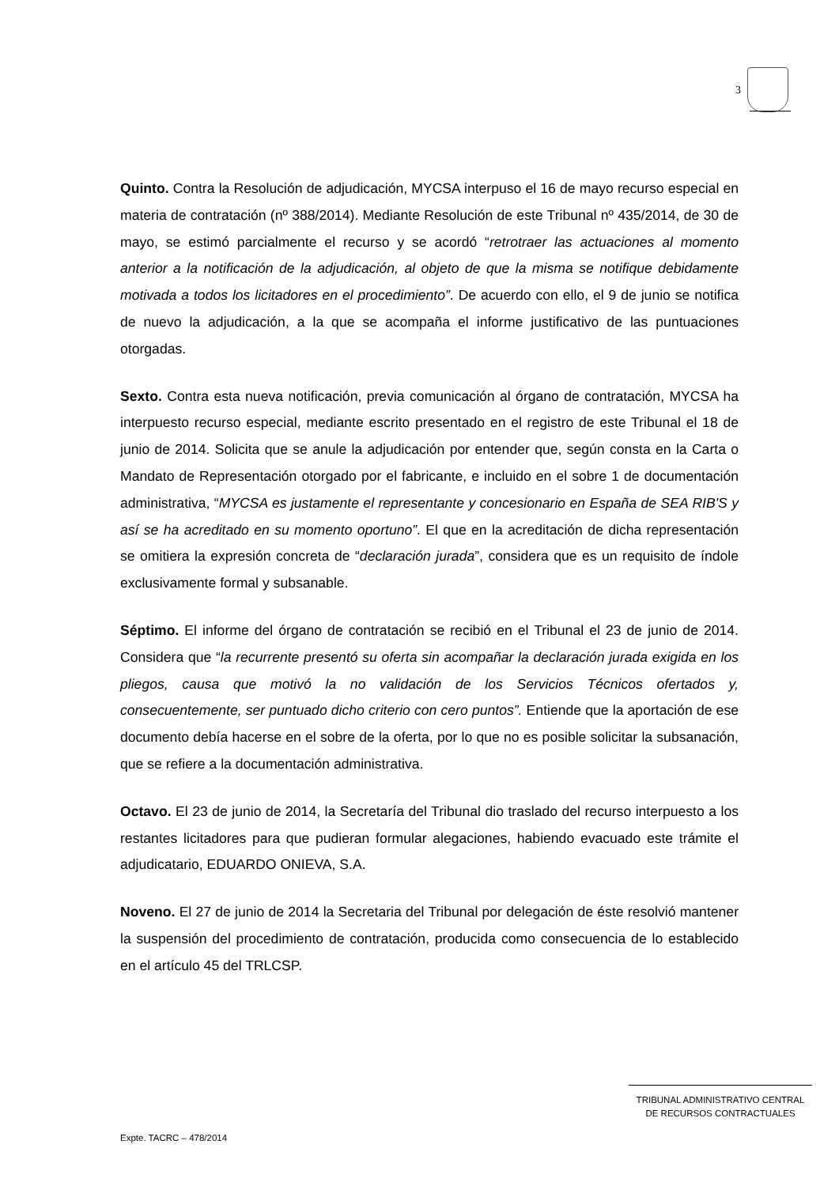3
Quinto. Contra la Resolución de adjudicación, MYCSA interpuso el 16 de mayo recurso especial en materia de contratación (nº 388/2014). Mediante Resolución de este Tribunal nº 435/2014, de 30 de mayo, se estimó parcialmente el recurso y se acordó “retrotraer las actuaciones al momento anterior a la notificación de la adjudicación, al objeto de que la misma se notifique debidamente motivada a todos los licitadores en el procedimiento”. De acuerdo con ello, el 9 de junio se notifica de nuevo la adjudicación, a la que se acompaña el informe justificativo de las puntuaciones otorgadas.
Sexto. Contra esta nueva notificación, previa comunicación al órgano de contratación, MYCSA ha interpuesto recurso especial, mediante escrito presentado en el registro de este Tribunal el 18 de junio de 2014. Solicita que se anule la adjudicación por entender que, según consta en la Carta o Mandato de Representación otorgado por el fabricante, e incluido en el sobre 1 de documentación administrativa, “MYCSA es justamente el representante y concesionario en España de SEA RIB'S y así se ha acreditado en su momento oportuno”. El que en la acreditación de dicha representación se omitiera la expresión concreta de “declaración jurada”, considera que es un requisito de índole exclusivamente formal y subsanable.
Séptimo. El informe del órgano de contratación se recibió en el Tribunal el 23 de junio de 2014. Considera que “la recurrente presentó su oferta sin acompañar la declaración jurada exigida en los pliegos, causa que motivó la no validación de los Servicios Técnicos ofertados y, consecuentemente, ser puntuado dicho criterio con cero puntos”. Entiende que la aportación de ese documento debía hacerse en el sobre de la oferta, por lo que no es posible solicitar la subsanación, que se refiere a la documentación administrativa.
Octavo. El 23 de junio de 2014, la Secretaría del Tribunal dio traslado del recurso interpuesto a los restantes licitadores para que pudieran formular alegaciones, habiendo evacuado este trámite el adjudicatario, EDUARDO ONIEVA, S.A.
Noveno. El 27 de junio de 2014 la Secretaria del Tribunal por delegación de éste resolvió mantener la suspensión del procedimiento de contratación, producida como consecuencia de lo establecido en el artículo 45 del TRLCSP.
TRIBUNAL ADMINISTRATIVO CENTRAL
DE RECURSOS CONTRACTUALES
Expte. TACRC – 478/2014